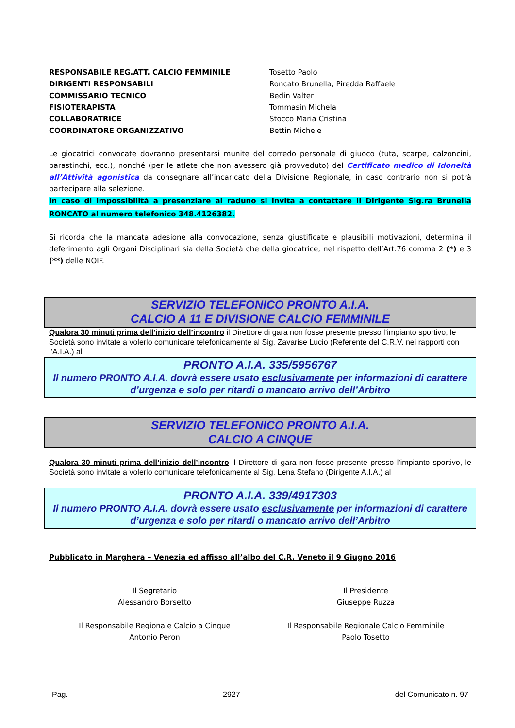| RESPONSABILE REG.ATT. CALCIO FEMMINILE | Tosetto Paolo |
| DIRIGENTI RESPONSABILI | Roncato Brunella, Piredda Raffaele |
| COMMISSARIO TECNICO | Bedin Valter |
| FISIOTERAPISTA | Tommasin Michela |
| COLLABORATRICE | Stocco Maria Cristina |
| COORDINATORE ORGANIZZATIVO | Bettin Michele |
Le giocatrici convocate dovranno presentarsi munite del corredo personale di giuoco (tuta, scarpe, calzoncini, parastinchi, ecc.), nonché (per le atlete che non avessero già provveduto) del Certificato medico di Idoneità all’Attività agonistica da consegnare all’incaricato della Divisione Regionale, in caso contrario non si potrà partecipare alla selezione.
In caso di impossibilità a presenziare al raduno si invita a contattare il Dirigente Sig.ra Brunella RONCATO al numero telefonico 348.4126382.
Si ricorda che la mancata adesione alla convocazione, senza giustificate e plausibili motivazioni, determina il deferimento agli Organi Disciplinari sia della Società che della giocatrice, nel rispetto dell’Art.76 comma 2 (*) e 3 (**) delle NOIF.
SERVIZIO TELEFONICO PRONTO A.I.A.
CALCIO A 11 E DIVISIONE CALCIO FEMMINILE
Qualora 30 minuti prima dell’inizio dell’incontro il Direttore di gara non fosse presente presso l’impianto sportivo, le Società sono invitate a volerlo comunicare telefonicamente al Sig. Zavarise Lucio (Referente del C.R.V. nei rapporti con l’A.I.A.) al
PRONTO A.I.A. 335/5956767
Il numero PRONTO A.I.A. dovrà essere usato esclusivamente per informazioni di carattere d’urgenza e solo per ritardi o mancato arrivo dell’Arbitro
SERVIZIO TELEFONICO PRONTO A.I.A.
CALCIO A CINQUE
Qualora 30 minuti prima dell’inizio dell’incontro il Direttore di gara non fosse presente presso l’impianto sportivo, le Società sono invitate a volerlo comunicare telefonicamente al Sig. Lena Stefano (Dirigente A.I.A.) al
PRONTO A.I.A. 339/4917303
Il numero PRONTO A.I.A. dovrà essere usato esclusivamente per informazioni di carattere d’urgenza e solo per ritardi o mancato arrivo dell’Arbitro
Pubblicato in Marghera – Venezia ed affisso all’albo del C.R. Veneto il 9 Giugno 2016
Il Segretario
Alessandro Borsetto
Il Presidente
Giuseppe Ruzza
Il Responsabile Regionale Calcio a Cinque
Antonio Peron
Il Responsabile Regionale Calcio Femminile
Paolo Tosetto
Pag. 2927 del Comunicato n. 97